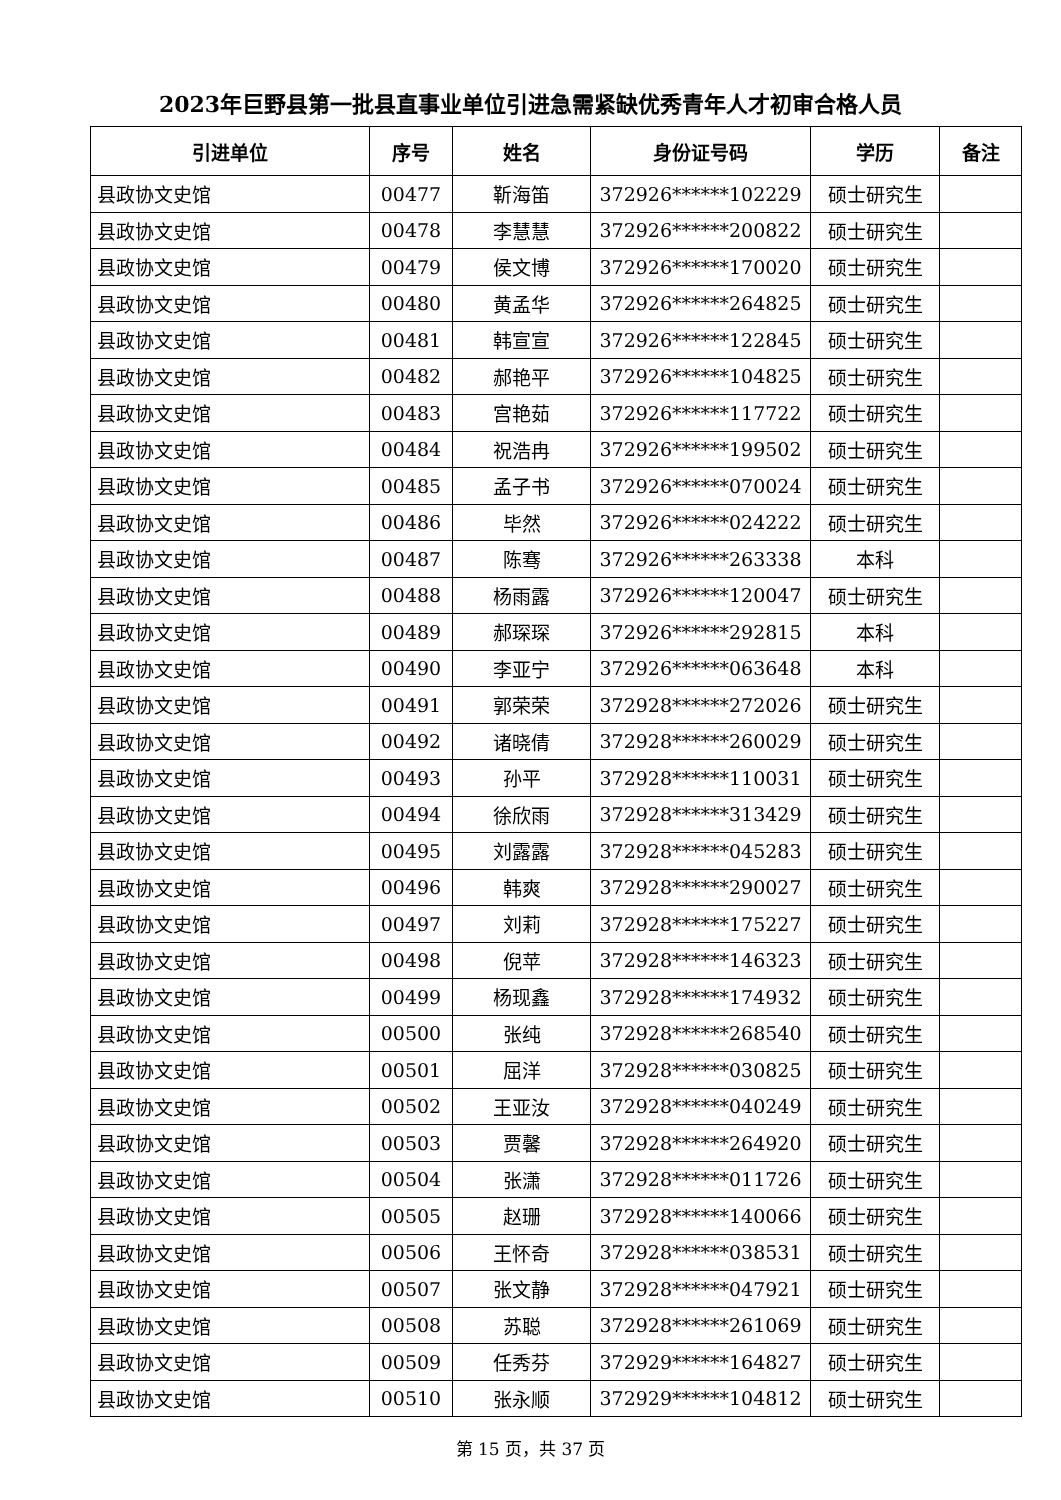2023年巨野县第一批县直事业单位引进急需紧缺优秀青年人才初审合格人员
| 引进单位 | 序号 | 姓名 | 身份证号码 | 学历 | 备注 |
| --- | --- | --- | --- | --- | --- |
| 县政协文史馆 | 00477 | 靳海笛 | 372926******102229 | 硕士研究生 | |
| 县政协文史馆 | 00478 | 李慧慧 | 372926******200822 | 硕士研究生 | |
| 县政协文史馆 | 00479 | 侯文博 | 372926******170020 | 硕士研究生 | |
| 县政协文史馆 | 00480 | 黄孟华 | 372926******264825 | 硕士研究生 | |
| 县政协文史馆 | 00481 | 韩宣宣 | 372926******122845 | 硕士研究生 | |
| 县政协文史馆 | 00482 | 郝艳平 | 372926******104825 | 硕士研究生 | |
| 县政协文史馆 | 00483 | 宫艳茹 | 372926******117722 | 硕士研究生 | |
| 县政协文史馆 | 00484 | 祝浩冉 | 372926******199502 | 硕士研究生 | |
| 县政协文史馆 | 00485 | 孟子书 | 372926******070024 | 硕士研究生 | |
| 县政协文史馆 | 00486 | 毕然 | 372926******024222 | 硕士研究生 | |
| 县政协文史馆 | 00487 | 陈骞 | 372926******263338 | 本科 | |
| 县政协文史馆 | 00488 | 杨雨露 | 372926******120047 | 硕士研究生 | |
| 县政协文史馆 | 00489 | 郝琛琛 | 372926******292815 | 本科 | |
| 县政协文史馆 | 00490 | 李亚宁 | 372926******063648 | 本科 | |
| 县政协文史馆 | 00491 | 郭荣荣 | 372928******272026 | 硕士研究生 | |
| 县政协文史馆 | 00492 | 诸晓倩 | 372928******260029 | 硕士研究生 | |
| 县政协文史馆 | 00493 | 孙平 | 372928******110031 | 硕士研究生 | |
| 县政协文史馆 | 00494 | 徐欣雨 | 372928******313429 | 硕士研究生 | |
| 县政协文史馆 | 00495 | 刘露露 | 372928******045283 | 硕士研究生 | |
| 县政协文史馆 | 00496 | 韩爽 | 372928******290027 | 硕士研究生 | |
| 县政协文史馆 | 00497 | 刘莉 | 372928******175227 | 硕士研究生 | |
| 县政协文史馆 | 00498 | 倪苹 | 372928******146323 | 硕士研究生 | |
| 县政协文史馆 | 00499 | 杨现鑫 | 372928******174932 | 硕士研究生 | |
| 县政协文史馆 | 00500 | 张纯 | 372928******268540 | 硕士研究生 | |
| 县政协文史馆 | 00501 | 屈洋 | 372928******030825 | 硕士研究生 | |
| 县政协文史馆 | 00502 | 王亚汝 | 372928******040249 | 硕士研究生 | |
| 县政协文史馆 | 00503 | 贾馨 | 372928******264920 | 硕士研究生 | |
| 县政协文史馆 | 00504 | 张潇 | 372928******011726 | 硕士研究生 | |
| 县政协文史馆 | 00505 | 赵珊 | 372928******140066 | 硕士研究生 | |
| 县政协文史馆 | 00506 | 王怀奇 | 372928******038531 | 硕士研究生 | |
| 县政协文史馆 | 00507 | 张文静 | 372928******047921 | 硕士研究生 | |
| 县政协文史馆 | 00508 | 苏聪 | 372928******261069 | 硕士研究生 | |
| 县政协文史馆 | 00509 | 任秀芬 | 372929******164827 | 硕士研究生 | |
| 县政协文史馆 | 00510 | 张永顺 | 372929******104812 | 硕士研究生 | |
第 15 页，共 37 页